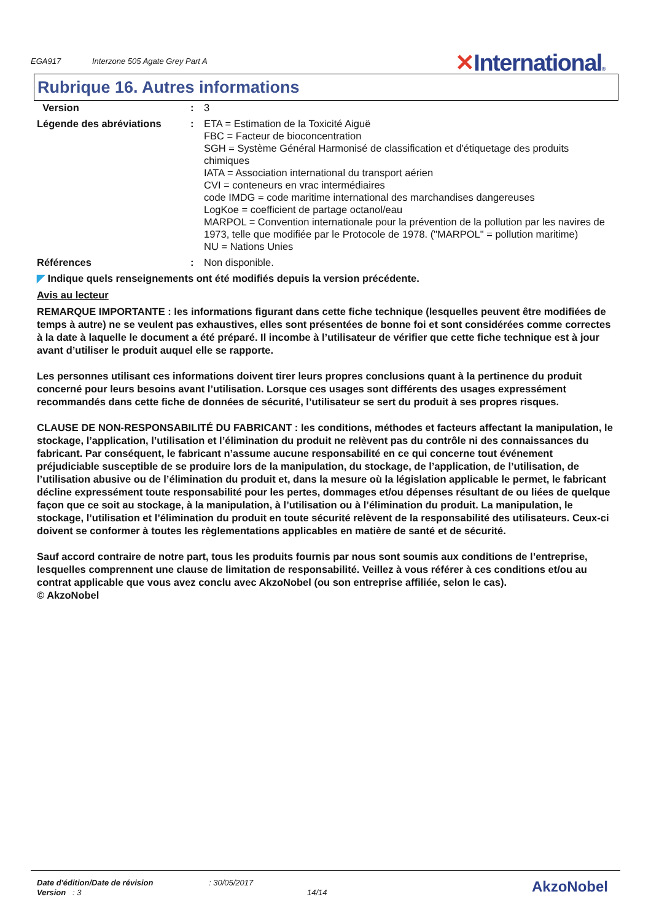EGA917 Interzone 505 Agate Grey Part A
✕International®
Rubrique 16. Autres informations
Version : 3
Légende des abréviations : ETA = Estimation de la Toxicité Aiguë
FBC = Facteur de bioconcentration
SGH = Système Général Harmonisé de classification et d'étiquetage des produits chimiques
IATA = Association international du transport aérien
CVI = conteneurs en vrac intermédiaires
code IMDG = code maritime international des marchandises dangereuses
LogKoe = coefficient de partage octanol/eau
MARPOL = Convention internationale pour la prévention de la pollution par les navires de 1973, telle que modifiée par le Protocole de 1978. ("MARPOL" = pollution maritime)
NU = Nations Unies
Références : Non disponible.
◤ Indique quels renseignements ont été modifiés depuis la version précédente.
Avis au lecteur
REMARQUE IMPORTANTE : les informations figurant dans cette fiche technique (lesquelles peuvent être modifiées de temps à autre) ne se veulent pas exhaustives, elles sont présentées de bonne foi et sont considérées comme correctes à la date à laquelle le document a été préparé. Il incombe à l’utilisateur de vérifier que cette fiche technique est à jour avant d’utiliser le produit auquel elle se rapporte.
Les personnes utilisant ces informations doivent tirer leurs propres conclusions quant à la pertinence du produit concerné pour leurs besoins avant l’utilisation. Lorsque ces usages sont différents des usages expressément recommandés dans cette fiche de données de sécurité, l’utilisateur se sert du produit à ses propres risques.
CLAUSE DE NON-RESPONSABILITÉ DU FABRICANT : les conditions, méthodes et facteurs affectant la manipulation, le stockage, l’application, l’utilisation et l’élimination du produit ne relèvent pas du contrôle ni des connaissances du fabricant. Par conséquent, le fabricant n’assume aucune responsabilité en ce qui concerne tout événement préjudiciable susceptible de se produire lors de la manipulation, du stockage, de l’application, de l’utilisation, de l’utilisation abusive ou de l’élimination du produit et, dans la mesure où la législation applicable le permet, le fabricant décline expressément toute responsabilité pour les pertes, dommages et/ou dépenses résultant de ou liées de quelque façon que ce soit au stockage, à la manipulation, à l’utilisation ou à l’élimination du produit. La manipulation, le stockage, l’utilisation et l’élimination du produit en toute sécurité relèvent de la responsabilité des utilisateurs. Ceux-ci doivent se conformer à toutes les règlementations applicables en matière de santé et de sécurité.
Sauf accord contraire de notre part, tous les produits fournis par nous sont soumis aux conditions de l’entreprise, lesquelles comprennent une clause de limitation de responsabilité. Veillez à vous référer à ces conditions et/ou au contrat applicable que vous avez conclu avec AkzoNobel (ou son entreprise affiliée, selon le cas).
© AkzoNobel
Date d'édition/Date de révision: 30/05/2017 AkzoNobel
Version : 3 14/14